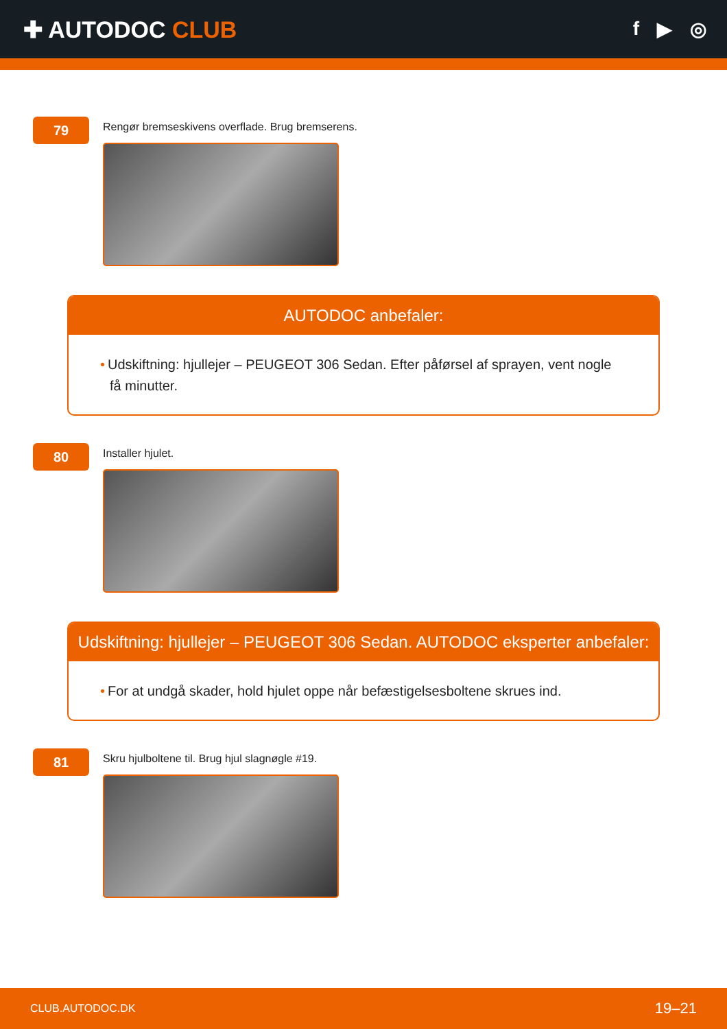✚ AUTODOC CLUB
f ▶ ◎
79
Rengør bremseskivens overflade. Brug bremserens.
AUTODOC anbefaler:
• Udskiftning: hjullejer – PEUGEOT 306 Sedan. Efter påførsel af sprayen, vent nogle få minutter.
80
Installer hjulet.
Udskiftning: hjullejer – PEUGEOT 306 Sedan. AUTODOC eksperter anbefaler:
• For at undgå skader, hold hjulet oppe når befæstigelsesboltene skrues ind.
81
Skru hjulboltene til. Brug hjul slagnøgle #19.
CLUB.AUTODOC.DK 19–21